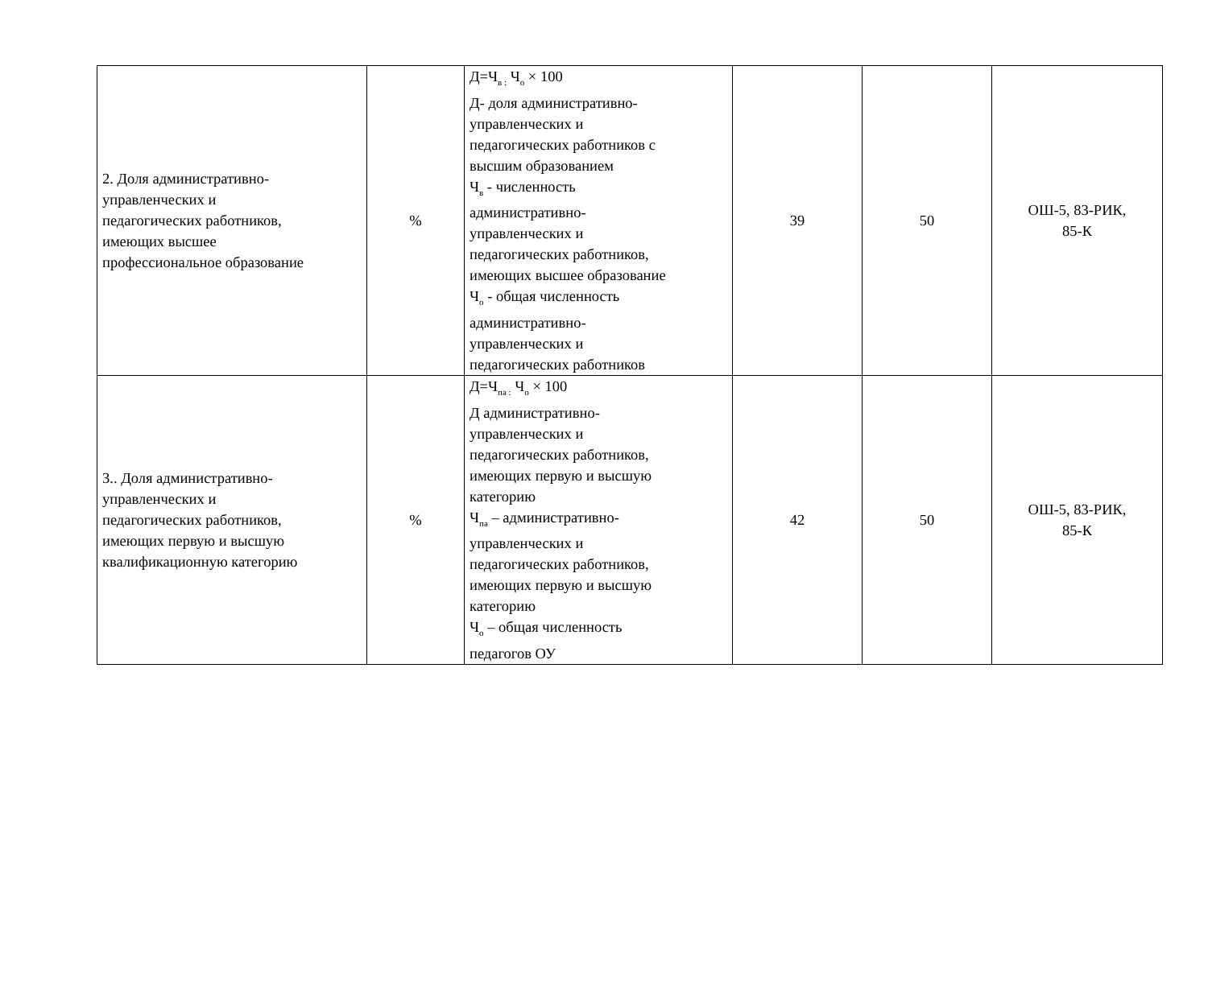| 2. Доля административно- управленческих и педагогических работников, имеющих высшее профессиональное образование | % | Д=Ч<sub>в :</sub> Ч<sub>о</sub> × 100 Д- доля административно- управленческих и педагогических работников с высшим образованием Ч<sub>в</sub> - численность административно- управленческих и педагогических работников, имеющих высшее образование Ч<sub>о</sub> - общая численность административно- управленческих и педагогических работников | 39 | 50 | ОШ-5, 83-РИК, 85-К |
| 3.. Доля административно- управленческих и педагогических работников, имеющих первую и высшую квалификационную категорию | % | Д=Ч<sub>па :</sub> Ч<sub>о</sub> × 100 Д административно- управленческих и педагогических работников, имеющих первую и высшую категорию Ч<sub>па</sub> – административно- управленческих и педагогических работников, имеющих первую и высшую категорию Ч<sub>о</sub> – общая численность педагогов ОУ | 42 | 50 | ОШ-5, 83-РИК, 85-К |